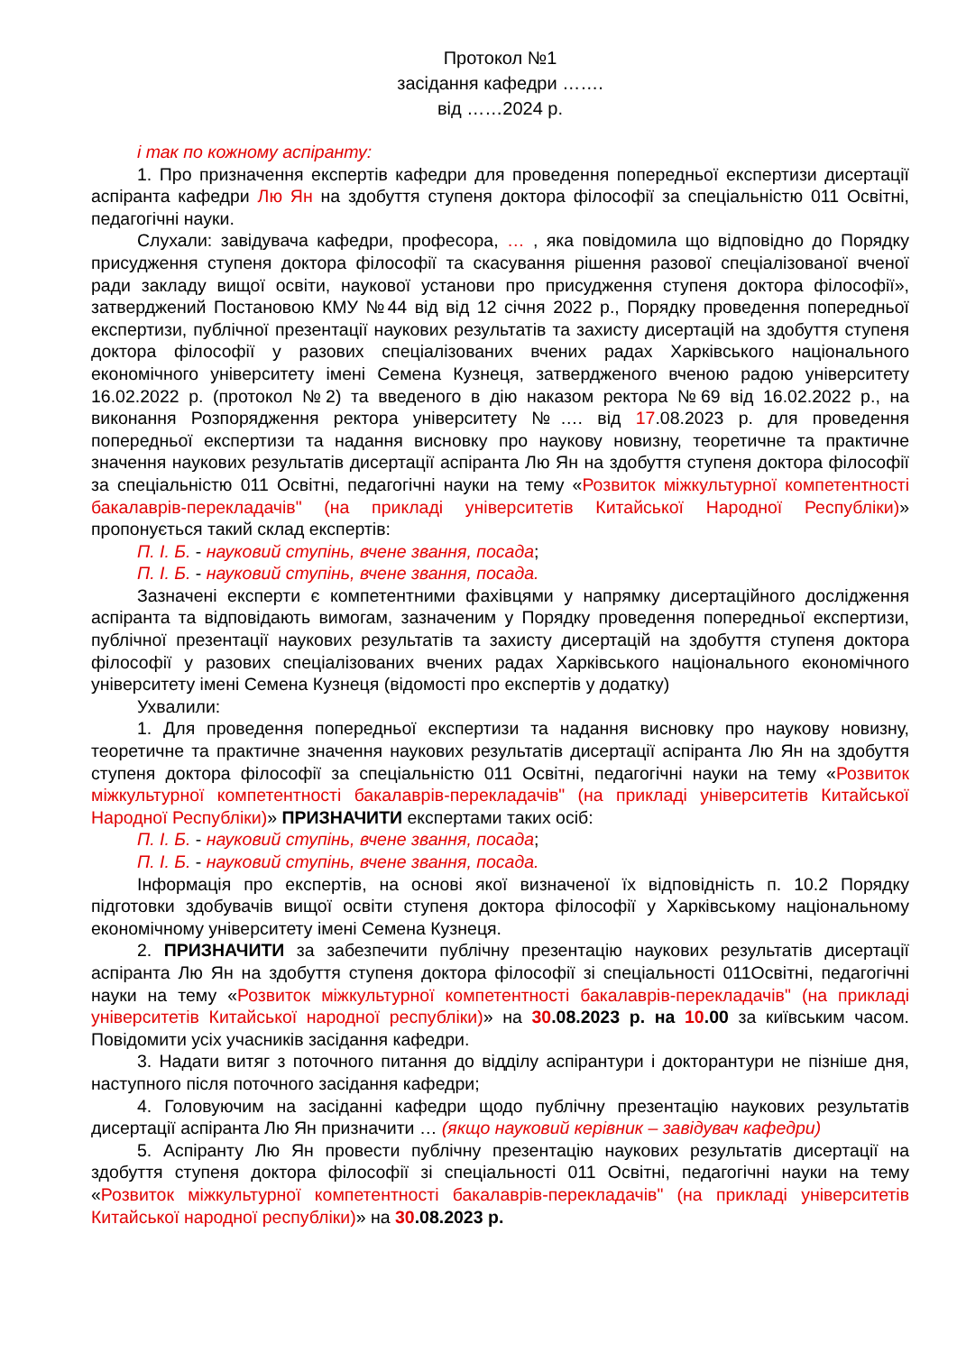Протокол №1
засідання кафедри …….
від ……2024 р.
і так по кожному аспіранту:
1. Про призначення експертів кафедри для проведення попередньої експертизи дисертації аспіранта кафедри Лю Ян на здобуття ступеня доктора філософії за спеціальністю 011 Освітні, педагогічні науки.
Слухали: завідувача кафедри, професора, … , яка повідомила що відповідно до Порядку присудження ступеня доктора філософії та скасування рішення разової спеціалізованої вченої ради закладу вищої освіти, наукової установи про присудження ступеня доктора філософії», затверджений Постановою КМУ №44 від від 12 січня 2022 р., Порядку проведення попередньої експертизи, публічної презентації наукових результатів та захисту дисертацій на здобуття ступеня доктора філософії у разових спеціалізованих вчених радах Харківського національного економічного університету імені Семена Кузнеця, затвердженого вченою радою університету 16.02.2022 р. (протокол №2) та введеного в дію наказом ректора №69 від 16.02.2022 р., на виконання Розпорядження ректора університету №…. від 17.08.2023 р. для проведення попередньої експертизи та надання висновку про наукову новизну, теоретичне та практичне значення наукових результатів дисертації аспіранта Лю Ян на здобуття ступеня доктора філософії за спеціальністю 011 Освітні, педагогічні науки на тему «Розвиток міжкультурної компетентності бакалаврів-перекладачів" (на прикладі університетів Китайської Народної Республіки)» пропонується такий склад експертів:
П. І. Б. - науковий ступінь, вчене звання, посада;
П. І. Б. - науковий ступінь, вчене звання, посада.
Зазначені експерти є компетентними фахівцями у напрямку дисертаційного дослідження аспіранта та відповідають вимогам, зазначеним у Порядку проведення попередньої експертизи, публічної презентації наукових результатів та захисту дисертацій на здобуття ступеня доктора філософії у разових спеціалізованих вчених радах Харківського національного економічного університету імені Семена Кузнеця (відомості про експертів у додатку)
Ухвалили:
1. Для проведення попередньої експертизи та надання висновку про наукову новизну, теоретичне та практичне значення наукових результатів дисертації аспіранта Лю Ян на здобуття ступеня доктора філософії за спеціальністю 011 Освітні, педагогічні науки на тему «Розвиток міжкультурної компетентності бакалаврів-перекладачів" (на прикладі університетів Китайської Народної Республіки)» ПРИЗНАЧИТИ експертами таких осіб:
П. І. Б. - науковий ступінь, вчене звання, посада;
П. І. Б. - науковий ступінь, вчене звання, посада.
Інформація про експертів, на основі якої визначеної їх відповідність п. 10.2 Порядку підготовки здобувачів вищої освіти ступеня доктора філософії у Харківському національному економічному університету імені Семена Кузнеця.
2. ПРИЗНАЧИТИ за забезпечити публічну презентацію наукових результатів дисертації аспіранта Лю Ян на здобуття ступеня доктора філософії зі спеціальності 011Освітні, педагогічні науки на тему «Розвиток міжкультурної компетентності бакалаврів-перекладачів" (на прикладі університетів Китайської народної республіки)» на 30.08.2023 р. на 10.00 за київським часом. Повідомити усіх учасників засідання кафедри.
3. Надати витяг з поточного питання до відділу аспірантури і докторантури не пізніше дня, наступного після поточного засідання кафедри;
4. Головуючим на засіданні кафедри щодо публічну презентацію наукових результатів дисертації аспіранта Лю Ян призначити … (якщо науковий керівник – завідувач кафедри)
5. Аспіранту Лю Ян провести публічну презентацію наукових результатів дисертації на здобуття ступеня доктора філософії зі спеціальності 011 Освітні, педагогічні науки на тему «Розвиток міжкультурної компетентності бакалаврів-перекладачів" (на прикладі університетів Китайської народної республіки)» на 30.08.2023 р.